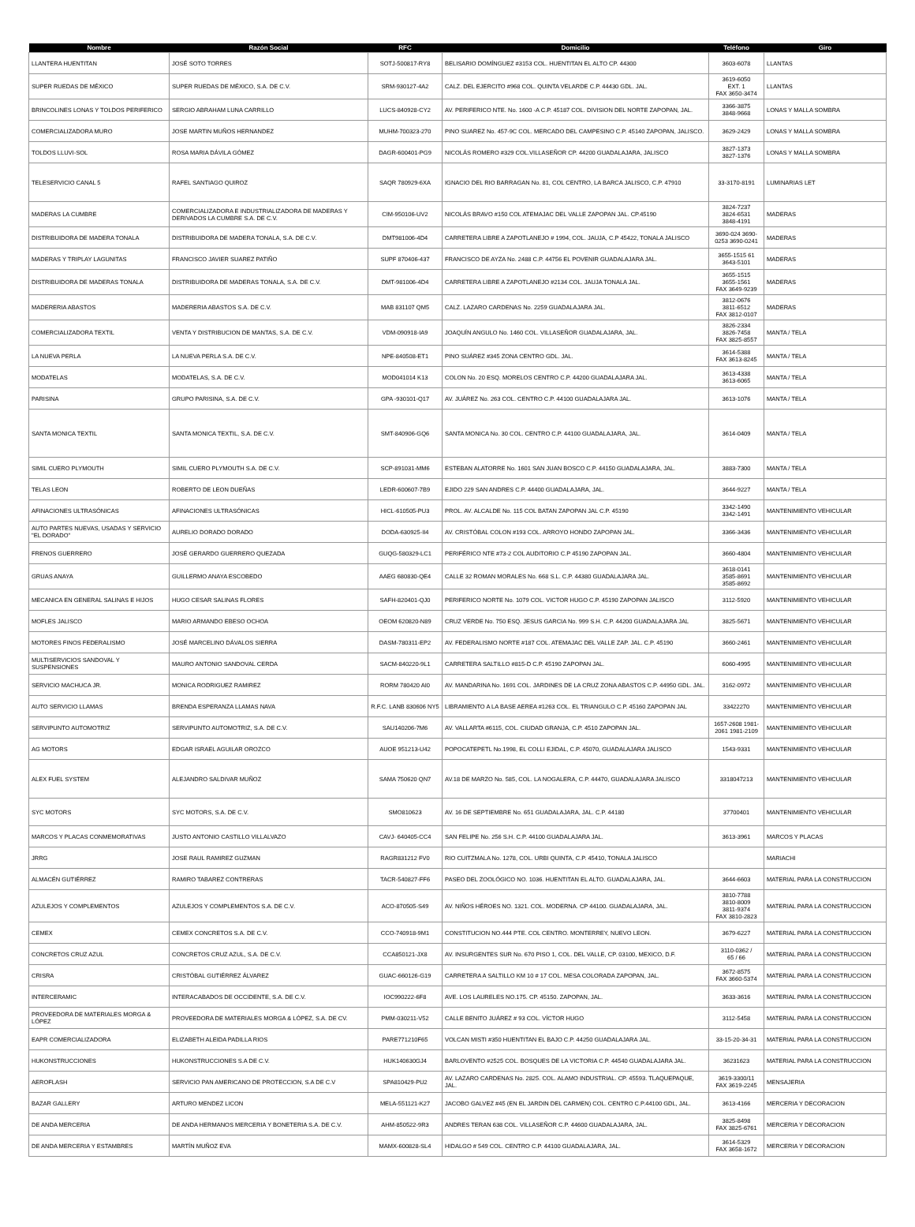| Nombre | Razón Social | RFC | Domicilio | Teléfono | Giro |
| --- | --- | --- | --- | --- | --- |
| LLANTERA HUENTITAN | JOSÉ SOTO TORRES | SOTJ-500817-RY8 | BELISARIO DOMÍNGUEZ #3153 COL. HUENTITAN EL ALTO CP. 44300 | 3603-6078 | LLANTAS |
| SUPER RUEDAS DE MÉXICO | SUPER RUEDAS DE MÉXICO, S.A. DE C.V. | SRM-930127-4A2 | CALZ. DEL EJERCITO #968 COL. QUINTA VELARDE C.P. 44430 GDL. JAL. | 3619-6050 EXT. 1 FAX 3650-3474 | LLANTAS |
| BRINCOLINES LONAS Y TOLDOS PERIFERICO | SERGIO ABRAHAM LUNA CARRILLO | LUCS-840928-CY2 | AV. PERIFERICO NTE. No. 1600 -A C.P. 45187 COL. DIVISION DEL NORTE ZAPOPAN, JAL. | 3366-3875 3848-9668 | LONAS Y MALLA SOMBRA |
| COMERCIALIZADORA MURO | JOSE MARTIN MUÑOS HERNANDEZ | MUHM-700323-270 | PINO SUAREZ No. 457-9C COL. MERCADO DEL CAMPESINO C.P. 45140 ZAPOPAN, JALISCO. | 3629-2429 | LONAS Y MALLA SOMBRA |
| TOLDOS LLUVI-SOL | ROSA MARIA DÁVILA GÓMEZ | DAGR-600401-PG9 | NICOLÁS ROMERO #329 COL.VILLASEÑOR CP. 44200 GUADALAJARA, JALISCO | 3827-1373 3827-1376 | LONAS Y MALLA SOMBRA |
| TELESERVICIO CANAL 5 | RAFEL SANTIAGO QUIROZ | SAQR 780929-6XA | IGNACIO DEL RIO BARRAGAN No. 81, COL CENTRO, LA BARCA JALISCO, C.P. 47910 | 33-3170-8191 | LUMINARIAS LET |
| MADERAS LA CUMBRE | COMERCIALIZADORA E INDUSTRIALIZADORA DE MADERAS Y DERIVADOS LA CUMBRE S.A. DE C.V. | CIM-950106-UV2 | NICOLÁS BRAVO #150 COL ATEMAJAC DEL VALLE ZAPOPAN JAL. CP.45190 | 3824-7237 3824-6531 3848-4191 | MADERAS |
| DISTRIBUIDORA DE MADERA TONALA | DISTRIBUIDORA DE MADERA TONALA, S.A. DE C.V. | DMT981006-4D4 | CARRETERA LIBRE A ZAPOTLANEJO # 1994, COL. JAUJA, C.P 45422, TONALA JALISCO | 3690-024 3690-0253 3690-0241 | MADERAS |
| MADERAS Y TRIPLAY LAGUNITAS | FRANCISCO JAVIER SUAREZ PATIÑO | SUPF 870406-437 | FRANCISCO DE AYZA No. 2488 C.P. 44756 EL POVENIR GUADALAJARA JAL. | 3655-1515 61 3643-5101 | MADERAS |
| DISTRIBUIDORA DE MADERAS TONALA | DISTRIBUIDORA DE MADERAS TONALA, S.A. DE C.V. | DMT-981006-4D4 | CARRETERA LIBRE A ZAPOTLANEJO #2134 COL. JAUJA TONALA JAL. | 3655-1515 3655-1561 FAX 3649-9239 | MADERAS |
| MADERERIA ABASTOS | MADERERIA ABASTOS S.A. DE C.V. | MAB 831107 QM5 | CALZ. LAZARO CARDENAS No. 2259 GUADALAJARA JAL. | 3812-0676 3811-6512 FAX 3812-0107 | MADERAS |
| COMERCIALIZADORA TEXTIL | VENTA Y DISTRIBUCION DE MANTAS, S.A. DE C.V. | VDM-090918-IA9 | JOAQUÍN ANGULO No. 1460 COL. VILLASEÑOR GUADALAJARA, JAL. | 3826-2334 3826-7458 FAX 3825-8557 | MANTA / TELA |
| LA NUEVA PERLA | LA NUEVA PERLA S.A. DE C.V. | NPE-840508-ET1 | PINO SUÁREZ #345 ZONA CENTRO GDL. JAL. | 3614-5388 FAX 3613-8245 | MANTA / TELA |
| MODATELAS | MODATELAS, S.A. DE C.V. | MOD041014 K13 | COLON No. 20 ESQ. MORELOS CENTRO C.P. 44200 GUADALAJARA JAL. | 3613-4338 3613-6065 | MANTA / TELA |
| PARISINA | GRUPO PARISINA, S.A. DE C.V. | GPA -930101-Q17 | AV. JUÁREZ No. 263 COL. CENTRO C.P. 44100 GUADALAJARA JAL. | 3613-1076 | MANTA / TELA |
| SANTA MONICA TEXTIL | SANTA MONICA TEXTIL, S.A. DE C.V. | SMT-840906-GQ6 | SANTA MONICA No. 30 COL. CENTRO C.P. 44100 GUADALAJARA, JAL. | 3614-0409 | MANTA / TELA |
| SIMIL CUERO PLYMOUTH | SIMIL CUERO PLYMOUTH S.A. DE C.V. | SCP-891031-MM6 | ESTEBAN ALATORRE No. 1601 SAN JUAN BOSCO C.P. 44150 GUADALAJARA, JAL. | 3883-7300 | MANTA / TELA |
| TELAS LEON | ROBERTO DE LEON DUEÑAS | LEDR-600607-7B9 | EJIDO 229 SAN ANDRES C.P. 44400 GUADALAJARA, JAL. | 3644-9227 | MANTA / TELA |
| AFINACIONES ULTRASÓNICAS | AFINACIONES ULTRASÓNICAS | HICL-610505-PU3 | PROL. AV. ALCALDE No. 115 COL BATAN ZAPOPAN JAL C.P. 45190 | 3342-1490 3342-1491 | MANTENIMIENTO VEHICULAR |
| AUTO PARTES NUEVAS, USADAS Y SERVICIO "EL DORADO" | AURELIO DORADO DORADO | DODA-630925-II4 | AV. CRISTÓBAL COLON #193 COL. ARROYO HONDO ZAPOPAN JAL. | 3366-3436 | MANTENIMIENTO VEHICULAR |
| FRENOS GUERRERO | JOSÉ GERARDO GUERRERO QUEZADA | GUQG-580329-LC1 | PERIFÉRICO NTE #73-2 COL AUDITORIO C.P 45190 ZAPOPAN JAL. | 3660-4804 | MANTENIMIENTO VEHICULAR |
| GRUAS ANAYA | GUILLERMO ANAYA ESCOBEDO | AAEG 680830-QE4 | CALLE 32 ROMAN MORALES No. 668 S.L. C.P. 44380 GUADALAJARA JAL. | 3618-0141 3585-8691 3585-8692 | MANTENIMIENTO VEHICULAR |
| MECANICA EN GENERAL SALINAS E HIJOS | HUGO CESAR SALINAS FLORES | SAFH-820401-QJ0 | PERIFERICO NORTE No. 1079 COL. VICTOR HUGO C.P. 45190 ZAPOPAN JALISCO | 3112-5920 | MANTENIMIENTO VEHICULAR |
| MOFLES JALISCO | MARIO ARMANDO EBESO OCHOA | OEOM 620820-N89 | CRUZ VERDE No. 750 ESQ. JESUS GARCIA No. 999 S.H. C.P. 44200 GUADALAJARA JAL | 3825-5671 | MANTENIMIENTO VEHICULAR |
| MOTORES FINOS FEDERALISMO | JOSÉ MARCELINO DÁVALOS SIERRA | DASM-780311-EP2 | AV. FEDERALISMO NORTE #187 COL. ATEMAJAC DEL VALLE ZAP. JAL. C.P. 45190 | 3660-2461 | MANTENIMIENTO VEHICULAR |
| MULTISERVICIOS SANDOVAL Y SUSPENSIONES | MAURO ANTONIO SANDOVAL CERDA | SACM-840220-9L1 | CARRETERA SALTILLO #815-D C.P. 45190 ZAPOPAN JAL. | 6060-4995 | MANTENIMIENTO VEHICULAR |
| SERVICIO MACHUCA JR. | MONICA RODRIGUEZ RAMIREZ | RORM 780420 AI0 | AV. MANDARINA No. 1691 COL. JARDINES DE LA CRUZ ZONA ABASTOS C.P. 44950 GDL. JAL. | 3162-0972 | MANTENIMIENTO VEHICULAR |
| AUTO SERVICIO LLAMAS | BRENDA ESPERANZA LLAMAS NAVA | R.F.C. LANB 830606 NY5 | LIBRAMIENTO A LA BASE AEREA #1263 COL. EL TRIANGULO C.P. 45160 ZAPOPAN JAL | 33422270 | MANTENIMIENTO VEHICULAR |
| SERVIPUNTO AUTOMOTRIZ | SERVIPUNTO AUTOMOTRIZ, S.A. DE C.V. | SAU140206-7M6 | AV. VALLARTA #6115, COL. CIUDAD GRANJA, C.P. 4510 ZAPOPAN JAL. | 1657-2608 1981-2061 1981-2109 | MANTENIMIENTO VEHICULAR |
| AG MOTORS | EDGAR ISRAEL AGUILAR OROZCO | AUOE 951213-U42 | POPOCATEPETL No.1998, EL COLLI EJIDAL, C.P. 45070, GUADALAJARA JALISCO | 1543-9331 | MANTENIMIENTO VEHICULAR |
| ALEX FUEL SYSTEM | ALEJANDRO SALDIVAR MUÑOZ | SAMA 750620 QN7 | AV.18 DE MARZO No. 585, COL. LA NOGALERA, C.P. 44470, GUADALAJARA JALISCO | 3318047213 | MANTENIMIENTO VEHICULAR |
| SYC MOTORS | SYC MOTORS, S.A. DE C.V. | SMO810623 | AV. 16 DE SEPTIEMBRE No. 651 GUADALAJARA, JAL. C.P. 44180 | 37700401 | MANTENIMIENTO VEHICULAR |
| MARCOS Y PLACAS CONMEMORATIVAS | JUSTO ANTONIO CASTILLO VILLALVAZO | CAVJ- 640405-CC4 | SAN FELIPE No. 256 S.H. C.P. 44100 GUADALAJARA JAL. | 3613-3961 | MARCOS Y PLACAS |
| JRRG | JOSE RAUL RAMIREZ GUZMAN | RAGR831212 FV0 | RIO CUITZMALA No. 1278, COL. URBI QUINTA, C.P. 45410, TONALA JALISCO | | MARIACHI |
| ALMACÉN GUTIÉRREZ | RAMIRO TABAREZ CONTRERAS | TACR-540827-FF6 | PASEO DEL ZOOLÓGICO NO. 1036. HUENTITAN EL ALTO. GUADALAJARA, JAL. | 3644-6603 | MATERIAL PARA LA CONSTRUCCION |
| AZULEJOS Y COMPLEMENTOS | AZULEJOS Y COMPLEMENTOS S.A. DE C.V. | ACO-870505-S49 | AV. NIÑOS HÉROES NO. 1321. COL. MODERNA. CP 44100. GUADALAJARA, JAL. | 3810-7788 3810-8009 3811-9374 FAX 3810-2823 | MATERIAL PARA LA CONSTRUCCION |
| CEMEX | CEMEX CONCRETOS S.A. DE C.V. | CCO-740918-9M1 | CONSTITUCION NO.444 PTE. COL CENTRO. MONTERREY, NUEVO LEON. | 3679-6227 | MATERIAL PARA LA CONSTRUCCION |
| CONCRETOS CRUZ AZUL | CONCRETOS CRUZ AZUL, S.A. DE C.V. | CCA850121-JX8 | AV. INSURGENTES SUR No. 670 PISO 1, COL. DEL VALLE, CP. 03100, MEXICO, D.F. | 3110-0362 / 65 / 66 | MATERIAL PARA LA CONSTRUCCION |
| CRISRA | CRISTÓBAL GUTIÉRREZ ÁLVAREZ | GUAC-660126-G19 | CARRETERA A SALTILLO KM 10 # 17 COL. MESA COLORADA ZAPOPAN, JAL. | 3672-8575 FAX 3660-5374 | MATERIAL PARA LA CONSTRUCCION |
| INTERCERAMIC | INTERACABADOS DE OCCIDENTE, S.A. DE C.V. | IOC990222-6F8 | AVE. LOS LAURELES NO.175. CP. 45150. ZAPOPAN, JAL. | 3633-3616 | MATERIAL PARA LA CONSTRUCCION |
| PROVEEDORA DE MATERIALES MORGA & LÓPEZ | PROVEEDORA DE MATERIALES MORGA & LÓPEZ, S.A. DE CV. | PMM-030211-V52 | CALLE BENITO JUÁREZ # 93 COL. VÍCTOR HUGO | 3112-5458 | MATERIAL PARA LA CONSTRUCCION |
| EAPR COMERCIALIZADORA | ELIZABETH ALEIDA PADILLA RIOS | PARE771210F65 | VOLCAN MISTI #350 HUENTITAN EL BAJO C.P. 44250 GUADALAJARA JAL. | 33-15-20-34-31 | MATERIAL PARA LA CONSTRUCCION |
| HUKONSTRUCCIONES | HUKONSTRUCCIONES S.A DE C.V. | HUK140630GJ4 | BARLOVENTO #2525 COL. BOSQUES DE LA VICTORIA C.P. 44540 GUADALAJARA JAL. | 36231623 | MATERIAL PARA LA CONSTRUCCION |
| AEROFLASH | SERVICIO PAN AMERICANO DE PROTECCION, S.A DE C.V | SPA810429-PU2 | AV. LAZARO CARDENAS No. 2825. COL. ALAMO INDUSTRIAL. CP. 45593. TLAQUEPAQUE, JAL. | 3619-3300/11 FAX 3619-2245 | MENSAJERIA |
| BAZAR GALLERY | ARTURO MENDEZ LICON | MELA-551121-K27 | JACOBO GALVEZ #45 (EN EL JARDIN DEL CARMEN) COL. CENTRO C.P.44100 GDL, JAL. | 3613-4166 | MERCERIA Y DECORACION |
| DE ANDA MERCERIA | DE ANDA HERMANOS MERCERIA Y BONETERIA S.A. DE C.V. | AHM-850522-9R3 | ANDRES TERAN 638 COL. VILLASEÑOR C.P. 44600 GUADALAJARA, JAL. | 3825-8498 FAX 3825-6761 | MERCERIA Y DECORACION |
| DE ANDA MERCERIA Y ESTAMBRES | MARTÍN MUÑOZ EVA | MAMX-600828-SL4 | HIDALGO # 549 COL. CENTRO C.P. 44100 GUADALAJARA, JAL. | 3614-5329 FAX 3658-1672 | MERCERIA Y DECORACION |